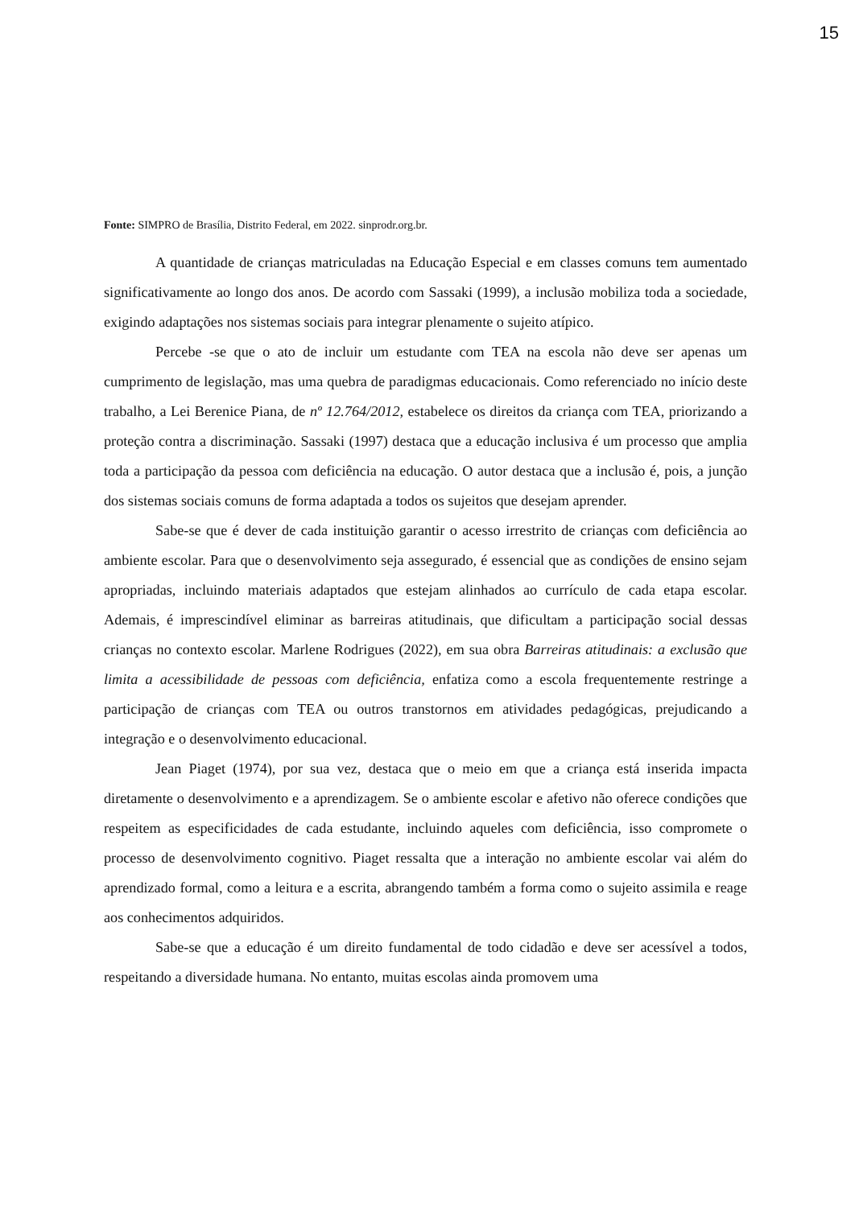15
Fonte: SIMPRO de Brasília, Distrito Federal, em 2022. sinprodr.org.br.
A quantidade de crianças matriculadas na Educação Especial e em classes comuns tem aumentado significativamente ao longo dos anos. De acordo com Sassaki (1999), a inclusão mobiliza toda a sociedade, exigindo adaptações nos sistemas sociais para integrar plenamente o sujeito atípico.
Percebe -se que o ato de incluir um estudante com TEA na escola não deve ser apenas um cumprimento de legislação, mas uma quebra de paradigmas educacionais. Como referenciado no início deste trabalho, a Lei Berenice Piana, de nº 12.764/2012, estabelece os direitos da criança com TEA, priorizando a proteção contra a discriminação. Sassaki (1997) destaca que a educação inclusiva é um processo que amplia toda a participação da pessoa com deficiência na educação. O autor destaca que a inclusão é, pois, a junção dos sistemas sociais comuns de forma adaptada a todos os sujeitos que desejam aprender.
Sabe-se que é dever de cada instituição garantir o acesso irrestrito de crianças com deficiência ao ambiente escolar. Para que o desenvolvimento seja assegurado, é essencial que as condições de ensino sejam apropriadas, incluindo materiais adaptados que estejam alinhados ao currículo de cada etapa escolar. Ademais, é imprescindível eliminar as barreiras atitudinais, que dificultam a participação social dessas crianças no contexto escolar. Marlene Rodrigues (2022), em sua obra Barreiras atitudinais: a exclusão que limita a acessibilidade de pessoas com deficiência, enfatiza como a escola frequentemente restringe a participação de crianças com TEA ou outros transtornos em atividades pedagógicas, prejudicando a integração e o desenvolvimento educacional.
Jean Piaget (1974), por sua vez, destaca que o meio em que a criança está inserida impacta diretamente o desenvolvimento e a aprendizagem. Se o ambiente escolar e afetivo não oferece condições que respeitem as especificidades de cada estudante, incluindo aqueles com deficiência, isso compromete o processo de desenvolvimento cognitivo. Piaget ressalta que a interação no ambiente escolar vai além do aprendizado formal, como a leitura e a escrita, abrangendo também a forma como o sujeito assimila e reage aos conhecimentos adquiridos.
Sabe-se que a educação é um direito fundamental de todo cidadão e deve ser acessível a todos, respeitando a diversidade humana. No entanto, muitas escolas ainda promovem uma